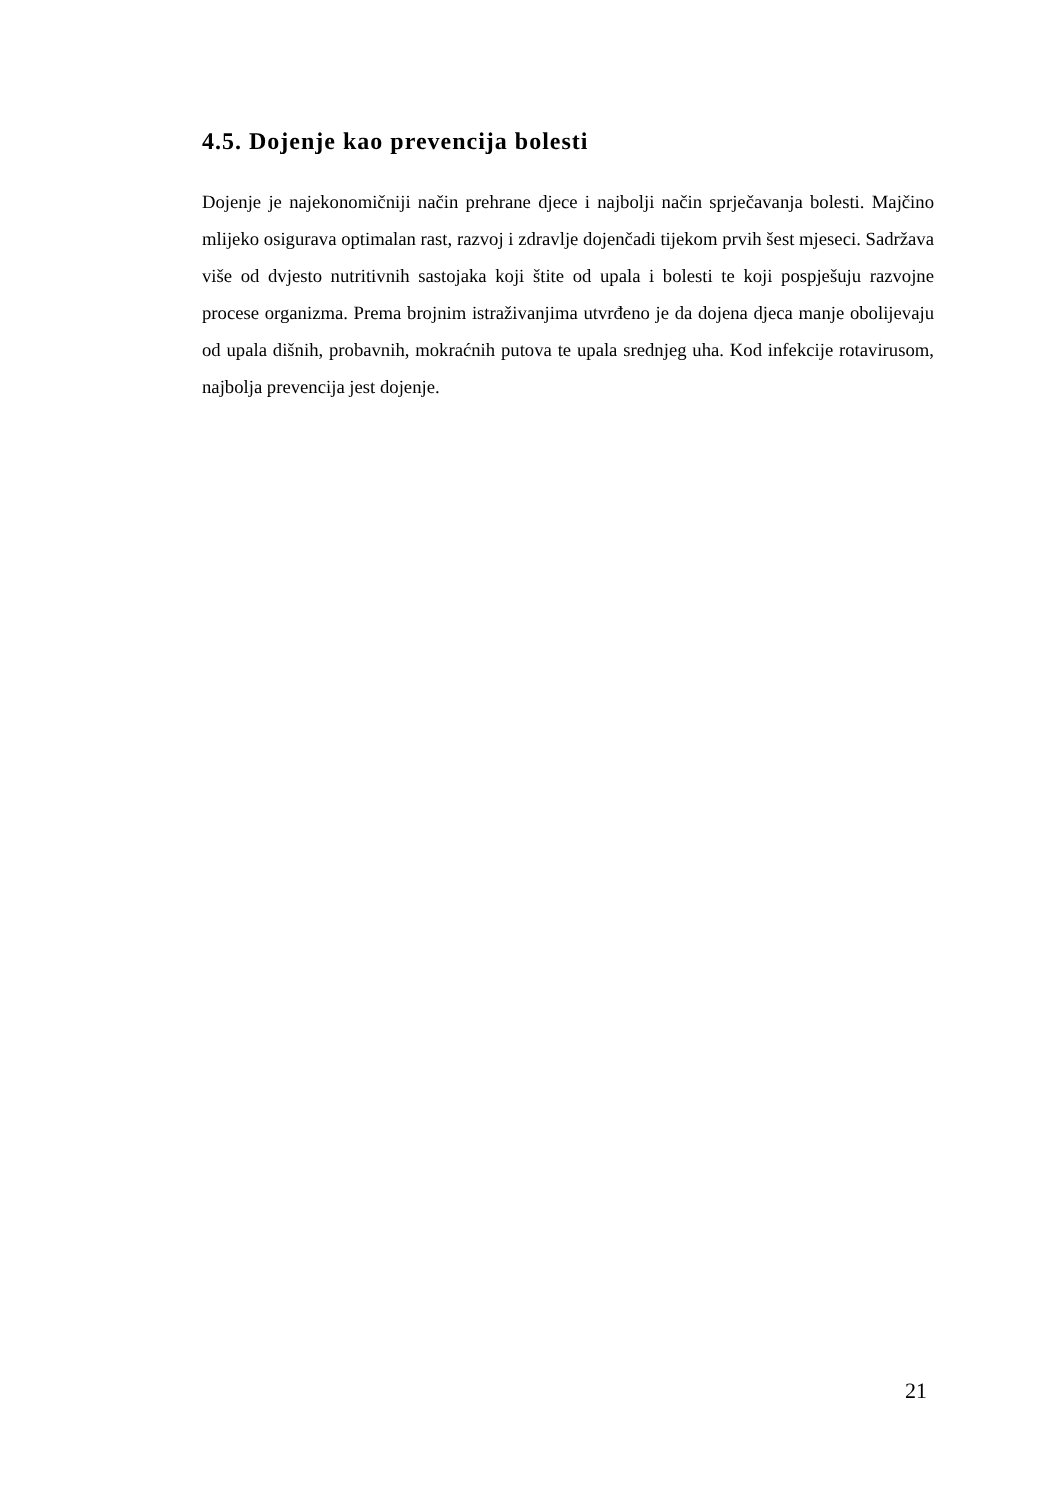4.5. Dojenje kao prevencija bolesti
Dojenje je najekonomičniji način prehrane djece i najbolji način sprječavanja bolesti. Majčino mlijeko osigurava optimalan rast, razvoj i zdravlje dojenčadi tijekom prvih šest mjeseci. Sadržava više od dvjesto nutritivnih sastojaka koji štite od upala i bolesti te koji pospješuju razvojne procese organizma. Prema brojnim istraživanjima utvrđeno je da dojena djeca manje obolijevaju od upala dišnih, probavnih, mokraćnih putova te upala srednjeg uha. Kod infekcije rotavirusom, najbolja prevencija jest dojenje.
21